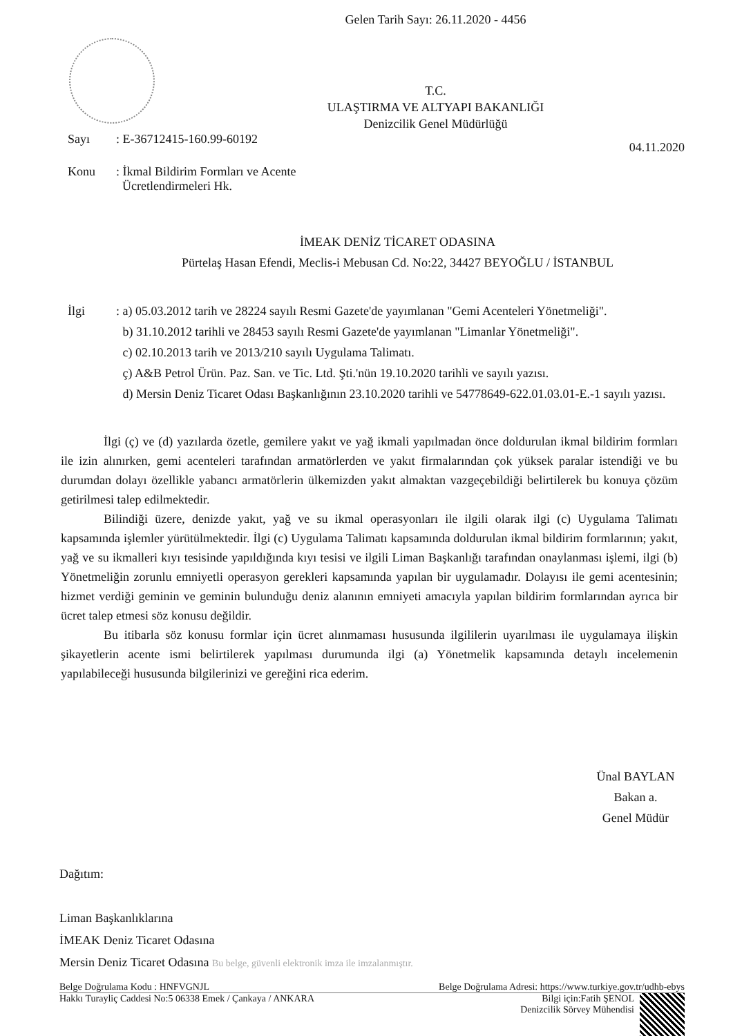Gelen Tarih Sayı: 26.11.2020 - 4456
T.C.
ULAŞTIRMA VE ALTYAPI BAKANLIĞI
Denizcilik Genel Müdürlüğü
Sayı: E-36712415-160.99-60192 04.11.2020
Konu: İkmal Bildirim Formları ve Acente
Ücretlendirmeleri Hk.
İMEAK DENİZ TİCARET ODASINA
Pürtelaş Hasan Efendi, Meclis-i Mebusan Cd. No:22, 34427 BEYOĞLU / İSTANBUL
İlgi: a) 05.03.2012 tarih ve 28224 sayılı Resmi Gazete'de yayımlanan "Gemi Acenteleri Yönetmeliği".
b) 31.10.2012 tarihli ve 28453 sayılı Resmi Gazete'de yayımlanan "Limanlar Yönetmeliği".
c) 02.10.2013 tarih ve 2013/210 sayılı Uygulama Talimatı.
ç) A&B Petrol Ürün. Paz. San. ve Tic. Ltd. Şti.'nün 19.10.2020 tarihli ve sayılı yazısı.
d) Mersin Deniz Ticaret Odası Başkanlığının 23.10.2020 tarihli ve 54778649-622.01.03.01-E.-1 sayılı yazısı.
İlgi (ç) ve (d) yazılarda özetle, gemilere yakıt ve yağ ikmali yapılmadan önce doldurulan ikmal bildirim formları ile izin alınırken, gemi acenteleri tarafından armatörlerden ve yakıt firmalarından çok yüksek paralar istendiği ve bu durumdan dolayı özellikle yabancı armatörlerin ülkemizden yakıt almaktan vazgeçebildiği belirtilerek bu konuya çözüm getirilmesi talep edilmektedir.
Bilindiği üzere, denizde yakıt, yağ ve su ikmal operasyonları ile ilgili olarak ilgi (c) Uygulama Talimatı kapsamında işlemler yürütülmektedir. İlgi (c) Uygulama Talimatı kapsamında doldurulan ikmal bildirim formlarının; yakıt, yağ ve su ikmalleri kıyı tesisinde yapıldığında kıyı tesisi ve ilgili Liman Başkanlığı tarafından onaylanması işlemi, ilgi (b) Yönetmeliğin zorunlu emniyetli operasyon gerekleri kapsamında yapılan bir uygulamadır. Dolayısı ile gemi acentesinin; hizmet verdiği geminin ve geminin bulunduğu deniz alanının emniyeti amacıyla yapılan bildirim formlarından ayrıca bir ücret talep etmesi söz konusu değildir.
Bu itibarla söz konusu formlar için ücret alınmaması hususunda ilgililerin uyarılması ile uygulamaya ilişkin şikayetlerin acente ismi belirtilerek yapılması durumunda ilgi (a) Yönetmelik kapsamında detaylı incelemenin yapılabileceği hususunda bilgilerinizi ve gereğini rica ederim.
Ünal BAYLAN
Bakan a.
Genel Müdür
Dağıtım:
Liman Başkanlıklarına
İMEAK Deniz Ticaret Odasına
Mersin Deniz Ticaret Odasına Bu belge, güvenli elektronik imza ile imzalanmıştır.
Belge Doğrulama Kodu : HNFVGNJL Belge Doğrulama Adresi: https://www.turkiye.gov.tr/udhb-ebys
Hakkı Turayliç Caddesi No:5 06338 Emek / Çankaya / ANKARA Bilgi için:Fatih ŞENOL
Denizcilik Sörvey Mühendisi